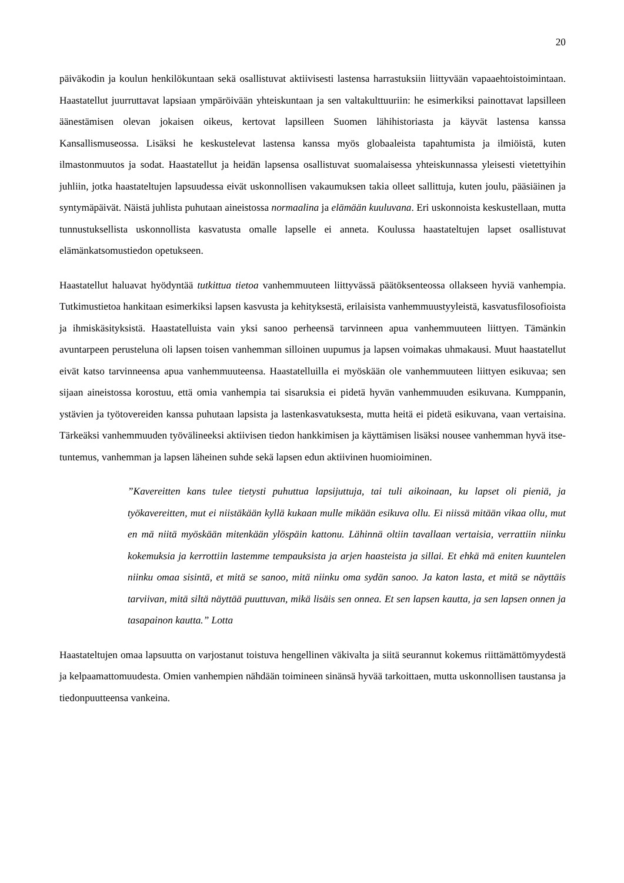20
päiväkodin ja koulun henkilökuntaan sekä osallistuvat aktiivisesti lastensa harrastuksiin liittyvään vapaaehtoistoimintaan. Haastatellut juurruttavat lapsiaan ympäröivään yhteiskuntaan ja sen valta­kulttuuriin: he esimerkiksi painottavat lapsilleen äänestämisen olevan jokaisen oikeus, kertovat lapsilleen Suomen lähihistoriasta ja käyvät lastensa kanssa Kansallismuseossa. Lisäksi he keskustelevat lastensa kanssa myös globaaleista tapahtumista ja ilmiöistä, kuten ilmastonmuutos ja sodat. Haastatellut ja heidän lapsensa osallistuvat suomalaisessa yhteiskunnassa yleisesti vietettyihin juhliin, jotka haastateltujen lapsuudessa eivät uskonnollisen vakaumuksen takia olleet sallittuja, kuten joulu, pääsiäinen ja syntymäpäivät. Näistä juhlista puhutaan aineistossa normaalina ja elämään kuuluvana. Eri uskonnoista keskustellaan, mutta tunnustuksellista uskonnollista kasvatusta omalle lapselle ei anneta. Koulussa haastateltujen lapset osallistuvat elämänkatsomustiedon opetukseen.
Haastatellut haluavat hyödyntää tutkittua tietoa vanhemmuuteen liittyvässä päätöksenteossa ollakseen hyviä vanhempia. Tutkimustietoa hankitaan esimerkiksi lapsen kasvusta ja kehityksestä, erilaisista vanhemmuustyyleistä, kasvatusfilosofioista ja ihmiskäsityksistä. Haastatelluista vain yksi sanoo perheensä tarvinneen apua vanhemmuuteen liittyen. Tämänkin avuntarpeen perusteluna oli lapsen toisen vanhemman silloinen uupumus ja lapsen voimakas uhmakausi. Muut haastatellut eivät katso tarvinneensa apua vanhemmuuteensa. Haastatelluilla ei myöskään ole vanhemmuuteen liittyen esikuvaa; sen sijaan aineistossa korostuu, että omia vanhempia tai sisaruksia ei pidetä hyvän vanhemmuuden esikuvana. Kumppanin, ystävien ja työtovereiden kanssa puhutaan lapsista ja lasten­kasvatuksesta, mutta heitä ei pidetä esikuvana, vaan vertaisina. Tärkeäksi vanhemmuuden työ­välineeksi aktiivisen tiedon hankkimisen ja käyttämisen lisäksi nousee vanhemman hyvä itse­tuntemus, vanhemman ja lapsen läheinen suhde sekä lapsen edun aktiivinen huomioiminen.
”Kavereitten kans tulee tietysti puhuttua lapsijuttuja, tai tuli aikoinaan, ku lapset oli pieniä, ja työkavereitten, mut ei niistäkään kyllä kukaan mulle mikään esikuva ollu. Ei niissä mitään vikaa ollu, mut en mä niitä myöskään mitenkään ylöspäin kattonu. Lähinnä oltiin tavallaan vertaisia, verrattiin niinku kokemuksia ja kerrottiin lastemme tempauksista ja arjen haasteista ja sillai. Et ehkä mä eniten kuuntelen niinku omaa sisintä, et mitä se sanoo, mitä niinku oma sydän sanoo. Ja katon lasta, et mitä se näyttäis tarviivan, mitä siltä näyttää puuttuvan, mikä lisäis sen onnea. Et sen lapsen kautta, ja sen lapsen onnen ja tasapainon kautta.” Lotta
Haastateltujen omaa lapsuutta on varjostanut toistuva hengellinen väkivalta ja siitä seurannut kokemus riittämättömyydestä ja kelpaamattomuudesta. Omien vanhempien nähdään toimineen sinänsä hyvää tarkoittaen, mutta uskonnollisen taustansa ja tiedonpuutteensa vankeina.